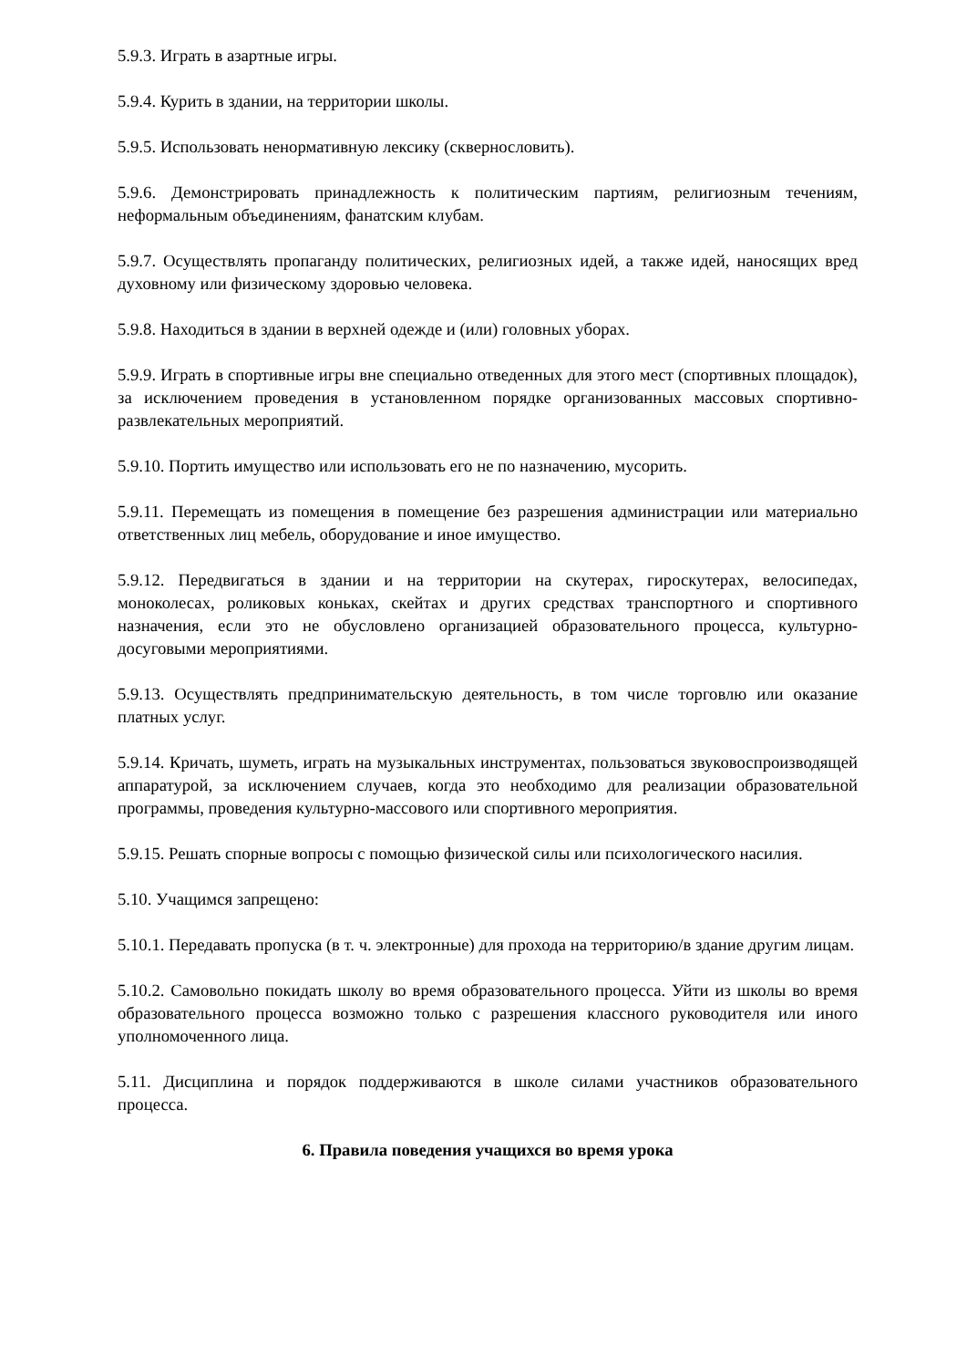5.9.3. Играть в азартные игры.
5.9.4. Курить в здании, на территории школы.
5.9.5. Использовать ненормативную лексику (сквернословить).
5.9.6. Демонстрировать принадлежность к политическим партиям, религиозным течениям, неформальным объединениям, фанатским клубам.
5.9.7. Осуществлять пропаганду политических, религиозных идей, а также идей, наносящих вред духовному или физическому здоровью человека.
5.9.8. Находиться в здании в верхней одежде и (или) головных уборах.
5.9.9. Играть в спортивные игры вне специально отведенных для этого мест (спортивных площадок), за исключением проведения в установленном порядке организованных массовых спортивно-развлекательных мероприятий.
5.9.10. Портить имущество или использовать его не по назначению, мусорить.
5.9.11. Перемещать из помещения в помещение без разрешения администрации или материально ответственных лиц мебель, оборудование и иное имущество.
5.9.12. Передвигаться в здании и на территории на скутерах, гироскутерах, велосипедах, моноколесах, роликовых коньках, скейтах и других средствах транспортного и спортивного назначения, если это не обусловлено организацией образовательного процесса, культурно-досуговыми мероприятиями.
5.9.13. Осуществлять предпринимательскую деятельность, в том числе торговлю или оказание платных услуг.
5.9.14. Кричать, шуметь, играть на музыкальных инструментах, пользоваться звуковоспроизводящей аппаратурой, за исключением случаев, когда это необходимо для реализации образовательной программы, проведения культурно-массового или спортивного мероприятия.
5.9.15. Решать спорные вопросы с помощью физической силы или психологического насилия.
5.10. Учащимся запрещено:
5.10.1. Передавать пропуска (в т. ч. электронные) для прохода на территорию/в здание другим лицам.
5.10.2. Самовольно покидать школу во время образовательного процесса. Уйти из школы во время образовательного процесса возможно только с разрешения классного руководителя или иного уполномоченного лица.
5.11. Дисциплина и порядок поддерживаются в школе силами участников образовательного процесса.
6. Правила поведения учащихся во время урока